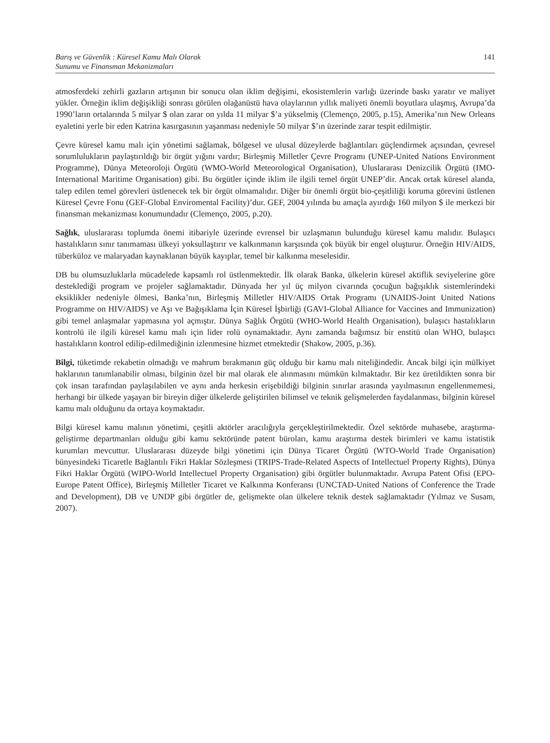Barış ve Güvenlik : Küresel Kamu Malı Olarak
Sunumu ve Finansman Mekanizmaları
141
atmosferdeki zehirli gazların artışının bir sonucu olan iklim değişimi, ekosistemlerin varlığı üzerinde baskı yaratır ve maliyet yükler. Örneğin iklim değişikliği sonrası görülen olağanüstü hava olaylarının yıllık maliyeti önemli boyutlara ulaşmış, Avrupa’da 1990’ların ortalarında 5 milyar $ olan zarar on yılda 11 milyar $’a yükselmiş (Clemenço, 2005, p.15), Amerika’nın New Orleans eyaletini yerle bir eden Katrina kasırgasının yaşanması nedeniyle 50 milyar $’ın üzerinde zarar tespit edilmiştir.
Çevre küresel kamu malı için yönetimi sağlamak, bölgesel ve ulusal düzeylerde bağlantıları güçlendirmek açısından, çevresel sorumlulukların paylaştırıldığı bir örgüt yığını vardır; Birleşmiş Milletler Çevre Programı (UNEP-United Nations Environment Programme), Dünya Meteoroloji Örgütü (WMO-World Meteorological Organisation), Uluslararası Denizcilik Örgütü (IMO-International Maritime Organisation) gibi. Bu örgütler içinde iklim ile ilgili temel örgüt UNEP’dir. Ancak ortak küresel alanda, talep edilen temel görevleri üstlenecek tek bir örgüt olmamalıdır. Diğer bir önemli örgüt bio-çeşitliliği koruma görevini üstlenen Küresel Çevre Fonu (GEF-Global Enviromental Facility)’dur. GEF, 2004 yılında bu amaçla ayırdığı 160 milyon $ ile merkezi bir finansman mekanizması konumundadır (Clemenço, 2005, p.20).
Sağlık, uluslararası toplumda önemi itibariyle üzerinde evrensel bir uzlaşmanın bulunduğu küresel kamu malıdır. Bulaşıcı hastalıkların sınır tanımaması ülkeyi yoksullaştırır ve kalkınmanın karşısında çok büyük bir engel oluşturur. Örneğin HIV/AIDS, tüberküloz ve malaryadan kaynaklanan büyük kayıplar, temel bir kalkınma meselesidir.
DB bu olumsuzluklarla mücadelede kapsamlı rol üstlenmektedir. İlk olarak Banka, ülkelerin küresel aktiflik seviyelerine göre desteklediği program ve projeler sağlamaktadır. Dünyada her yıl üç milyon civarında çocuğun bağışıklık sistemlerindeki eksiklikler nedeniyle ölmesi, Banka’nın, Birleşmiş Milletler HIV/AIDS Ortak Programı (UNAIDS-Joint United Nations Programme on HIV/AIDS) ve Aşı ve Bağışıklama İçin Küresel İşbirliği (GAVI-Global Alliance for Vaccines and Immunization) gibi temel anlaşmalar yapmasına yol açmıştır. Dünya Sağlık Örgütü (WHO-World Health Organisation), bulaşıcı hastalıkların kontrolü ile ilgili küresel kamu malı için lider rolü oynamaktadır. Aynı zamanda bağımsız bir enstitü olan WHO, bulaşıcı hastalıkların kontrol edilip-edilmediğinin izlenmesine hizmet etmektedir (Shakow, 2005, p.36).
Bilgi, tüketimde rekabetin olmadığı ve mahrum bırakmanın güç olduğu bir kamu malı niteliğindedir. Ancak bilgi için mülkiyet haklarının tanımlanabilir olması, bilginin özel bir mal olarak ele alınmasını mümkün kılmaktadır. Bir kez üretildikten sonra bir çok insan tarafından paylaşılabilen ve aynı anda herkesin erişebildiği bilginin sınırlar arasında yayılmasının engellenmemesi, herhangi bir ülkede yaşayan bir bireyin diğer ülkelerde geliştirilen bilimsel ve teknik gelişmelerden faydalanması, bilginin küresel kamu malı olduğunu da ortaya koymaktadır.
Bilgi küresel kamu malının yönetimi, çeşitli aktörler aracılığıyla gerçekleştirilmektedir. Özel sektörde muhasebe, araştırma-geliştirme departmanları olduğu gibi kamu sektöründe patent büroları, kamu araştırma destek birimleri ve kamu istatistik kurumları mevcuttur. Uluslararası düzeyde bilgi yönetimi için Dünya Ticaret Örgütü (WTO-World Trade Organisation) bünyesindeki Ticaretle Bağlantılı Fikri Haklar Sözleşmesi (TRIPS-Trade-Related Aspects of Intellectuel Property Rights), Dünya Fikri Haklar Örgütü (WIPO-World Intellectuel Property Organisation) gibi örgütler bulunmaktadır. Avrupa Patent Ofisi (EPO-Europe Patent Office), Birleşmiş Milletler Ticaret ve Kalkınma Konferansı (UNCTAD-United Nations of Conference the Trade and Development), DB ve UNDP gibi örgütler de, gelişmekte olan ülkelere teknik destek sağlamaktadır (Yılmaz ve Susam, 2007).